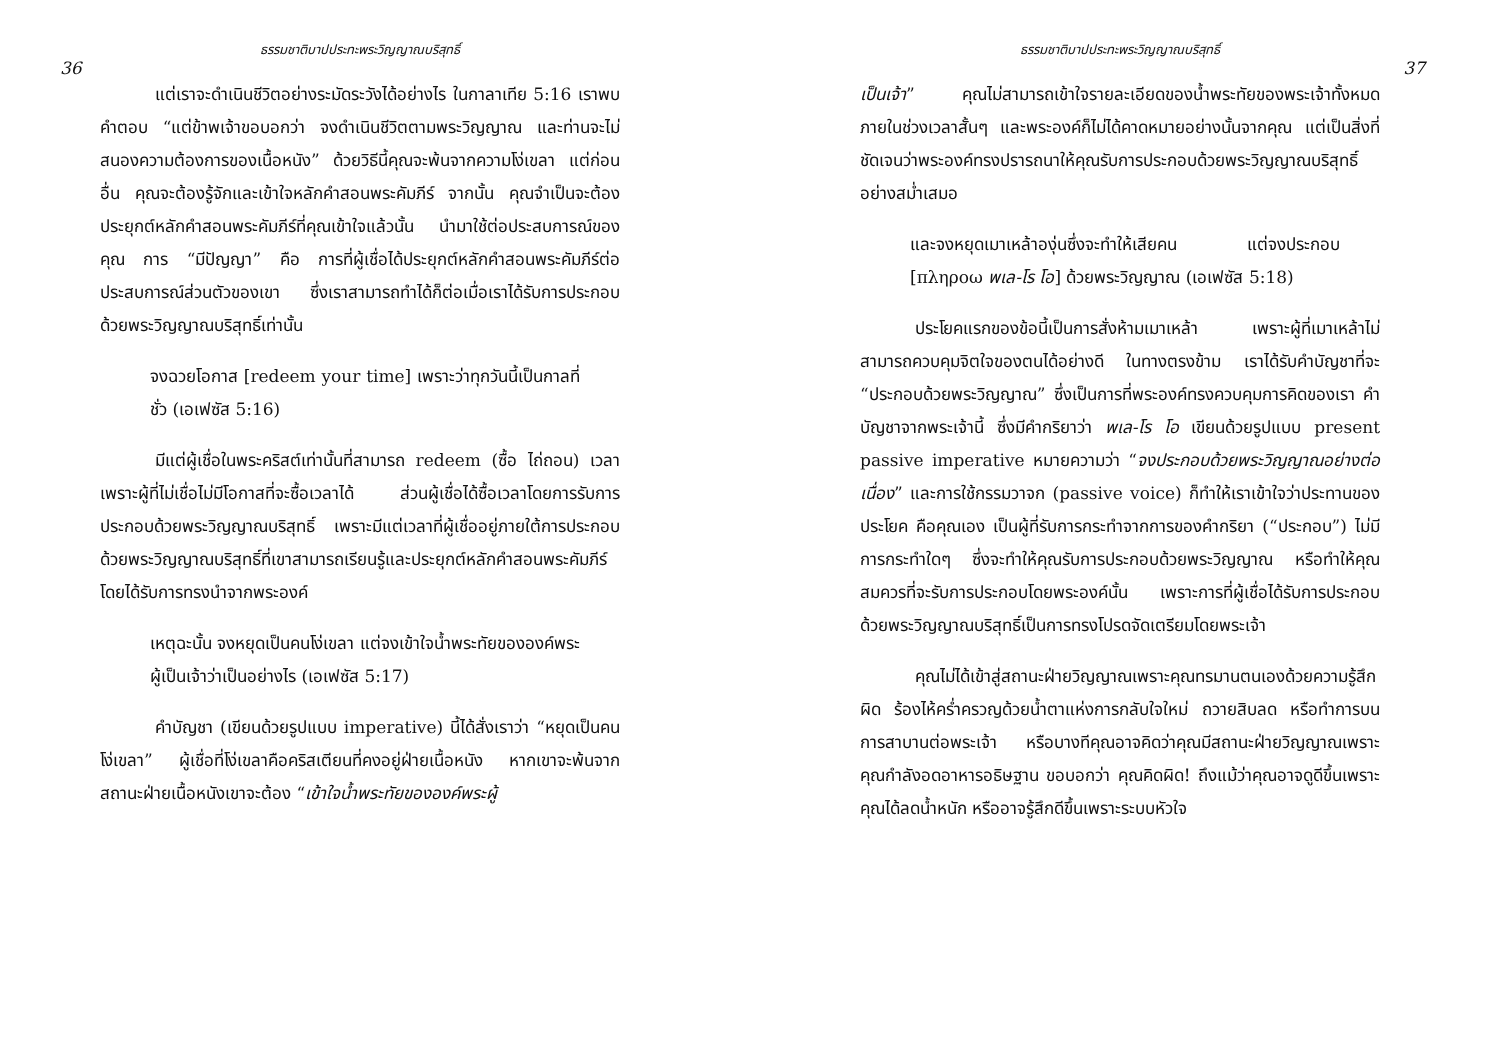ธรรมชาติบาปประทะพระวิญญาณบริสุทธิ์
36
แต่เราจะดำเนินชีวิตอย่างระมัดระวังได้อย่างไร ในกาลาเทีย 5:16 เราพบคำตอบ “แต่ข้าพเจ้าขอบอกว่า จงดำเนินชีวิตตามพระวิญญาณ และท่านจะไม่สนองความต้องการของเนื้อหนัง” ด้วยวิธีนี้คุณจะพ้นจากความโง่เขลา แต่ก่อนอื่น คุณจะต้องรู้จักและเข้าใจหลักคำสอนพระคัมภีร์ จากนั้น คุณจำเป็นจะต้องประยุกต์หลักคำสอนพระคัมภีร์ที่คุณเข้าใจแล้วนั้น นำมาใช้ต่อประสบการณ์ของคุณ การ “มีปัญญา” คือ การที่ผู้เชื่อได้ประยุกต์หลักคำสอนพระคัมภีร์ต่อประสบการณ์ส่วนตัวของเขา ซึ่งเราสามารถทำได้ก็ต่อเมื่อเราได้รับการประกอบด้วยพระวิญญาณบริสุทธิ์เท่านั้น
จงฉวยโอกาส [redeem your time] เพราะว่าทุกวันนี้เป็นกาลที่ชั่ว (เอเฟซัส 5:16)
มีแต่ผู้เชื่อในพระคริสต์เท่านั้นที่สามารถ redeem (ซื้อ ไถ่ถอน) เวลา เพราะผู้ที่ไม่เชื่อไม่มีโอกาสที่จะซื้อเวลาได้ ส่วนผู้เชื่อได้ซื้อเวลาโดยการรับการประกอบด้วยพระวิญญาณบริสุทธิ์ เพราะมีแต่เวลาที่ผู้เชื่ออยู่ภายใต้การประกอบด้วยพระวิญญาณบริสุทธิ์ที่เขาสามารถเรียนรู้และประยุกต์หลักคำสอนพระคัมภีร์โดยได้รับการทรงนำจากพระองค์
เหตุฉะนั้น จงหยุดเป็นคนโง่เขลา แต่จงเข้าใจน้ำพระทัยขององค์พระผู้เป็นเจ้าว่าเป็นอย่างไร (เอเฟซัส 5:17)
คำบัญชา (เขียนด้วยรูปแบบ imperative) นี้ได้สั่งเราว่า “หยุดเป็นคนโง่เขลา” ผู้เชื่อที่โง่เขลาคือคริสเตียนที่คงอยู่ฝ่ายเนื้อหนัง หากเขาจะพ้นจากสถานะฝ่ายเนื้อหนังเขาจะต้อง “เข้าใจน้ำพระทัยขององค์พระผู้
ธรรมชาติบาปประทะพระวิญญาณบริสุทธิ์
37
เป็นเจ้า” คุณไม่สามารถเข้าใจรายละเอียดของน้ำพระทัยของพระเจ้าทั้งหมดภายในช่วงเวลาสั้นๆ และพระองค์ก็ไม่ได้คาดหมายอย่างนั้นจากคุณ แต่เป็นสิ่งที่ชัดเจนว่าพระองค์ทรงปรารถนาให้คุณรับการประกอบด้วยพระวิญญาณบริสุทธิ์อย่างสม่ำเสมอ
และจงหยุดเมาเหล้าองุ่นซึ่งจะทำให้เสียคน แต่จงประกอบ [πληροω พเล-โร โอ] ด้วยพระวิญญาณ (เอเฟซัส 5:18)
ประโยคแรกของข้อนี้เป็นการสั่งห้ามเมาเหล้า เพราะผู้ที่เมาเหล้าไม่สามารถควบคุมจิตใจของตนได้อย่างดี ในทางตรงข้าม เราได้รับคำบัญชาที่จะ “ประกอบด้วยพระวิญญาณ” ซึ่งเป็นการที่พระองค์ทรงควบคุมการคิดของเรา คำบัญชาจากพระเจ้านี้ ซึ่งมีคำกริยาว่า พเล-โร โอ เขียนด้วยรูปแบบ present passive imperative หมายความว่า “จงประกอบด้วยพระวิญญาณอย่างต่อเนื่อง” และการใช้กรรมวาจก (passive voice) ก็ทำให้เราเข้าใจว่าประทานของประโยค คือคุณเอง เป็นผู้ที่รับการกระทำจากการของคำกริยา (“ประกอบ”) ไม่มีการกระทำใดๆ ซึ่งจะทำให้คุณรับการประกอบด้วยพระวิญญาณ หรือทำให้คุณสมควรที่จะรับการประกอบโดยพระองค์นั้น เพราะการที่ผู้เชื่อได้รับการประกอบด้วยพระวิญญาณบริสุทธิ์เป็นการทรงโปรดจัดเตรียมโดยพระเจ้า
คุณไม่ได้เข้าสู่สถานะฝ่ายวิญญาณเพราะคุณทรมานตนเองด้วยความรู้สึกผิด ร้องไห้คร่ำครวญด้วยน้ำตาแห่งการกลับใจใหม่ ถวายสิบลด หรือทำการบนการสาบานต่อพระเจ้า หรือบางทีคุณอาจคิดว่าคุณมีสถานะฝ่ายวิญญาณเพราะคุณกำลังอดอาหารอธิษฐาน ขอบอกว่า คุณคิดผิด! ถึงแม้ว่าคุณอาจดูดีขึ้นเพราะคุณได้ลดน้ำหนัก หรืออาจรู้สึกดีขึ้นเพราะระบบหัวใจ